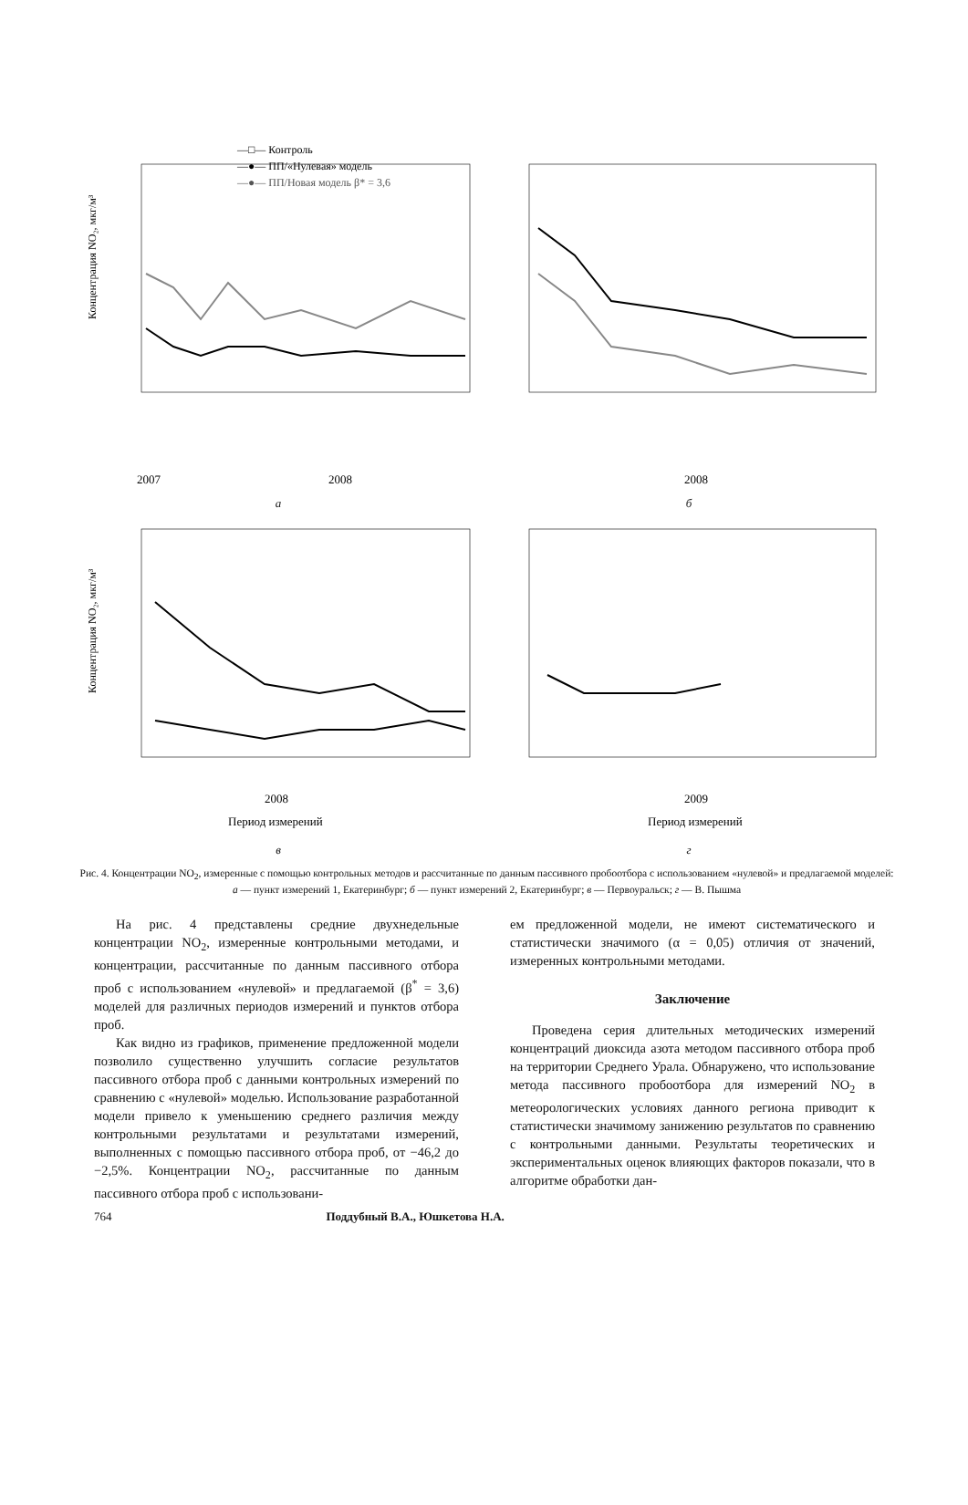—□— Контроль
—●— ПП/«Нулевая» модель
—●— ПП/Новая модель β* = 3,6
Концентрация NO₂, мкг/м³
2007
2008
а
2008
б
Концентрация NO₂, мкг/м³
2008
Период измерений
в
2009
Период измерений
г
Рис. 4. Концентрации NO<sub>2</sub>, измеренные с помощью контрольных методов и рассчитанные по данным пассивного пробоотбора с использованием «нулевой» и предлагаемой моделей: а — пункт измерений 1, Екатеринбург; б — пункт измерений 2, Екатеринбург; в — Первоуральск; г — В. Пышма
На рис. 4 представлены средние двухнедельные концентрации NO<sub>2</sub>, измеренные контрольными методами, и концентрации, рассчитанные по данным пассивного отбора проб с использованием «нулевой» и предлагаемой (β<sup>*</sup> = 3,6) моделей для различных периодов измерений и пунктов отбора проб.
Как видно из графиков, применение предложенной модели позволило существенно улучшить согласие результатов пассивного отбора проб с данными контрольных измерений по сравнению с «нулевой» моделью. Использование разработанной модели привело к уменьшению среднего различия между контрольными результатами и результатами измерений, выполненных с помощью пассивного отбора проб, от −46,2 до −2,5%. Концентрации NO<sub>2</sub>, рассчитанные по данным пассивного отбора проб с использовани-
ем предложенной модели, не имеют систематического и статистически значимого (α = 0,05) отличия от значений, измеренных контрольными методами.
Заключение
Проведена серия длительных методических измерений концентраций диоксида азота методом пассивного отбора проб на территории Среднего Урала. Обнаружено, что использование метода пассивного пробоотбора для измерений NO<sub>2</sub> в метеорологических условиях данного региона приводит к статистически значимому занижению результатов по сравнению с контрольными данными. Результаты теоретических и экспериментальных оценок влияющих факторов показали, что в алгоритме обработки дан-
764 Поддубный В.А., Юшкетова Н.А.